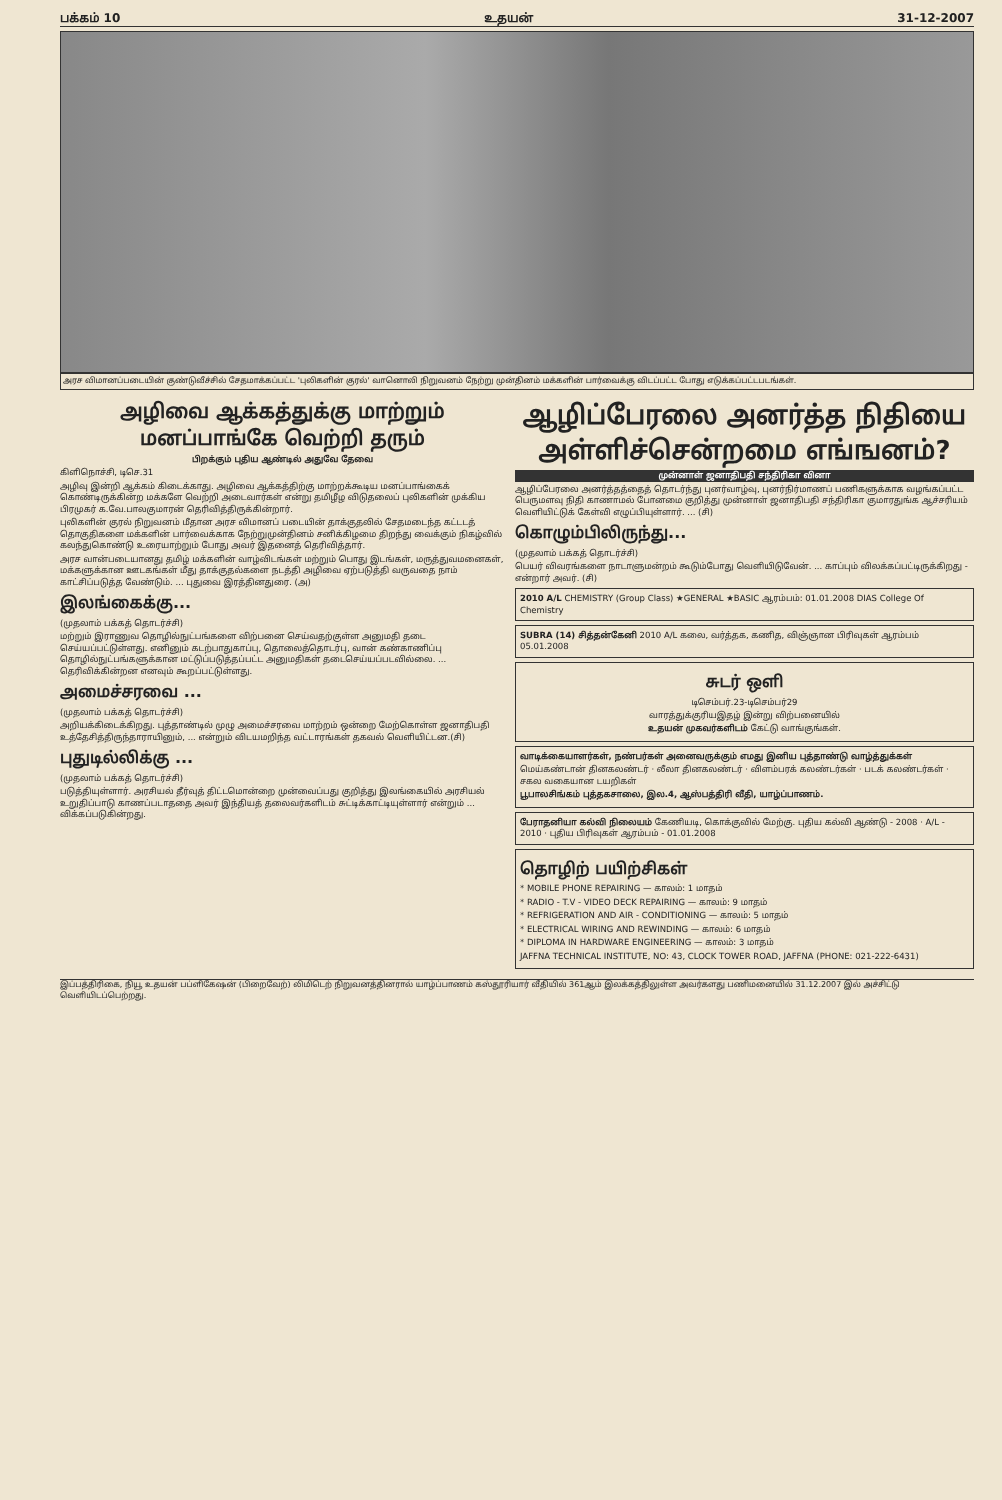பக்கம் 10 உதயன் 31-12-2007
அரச விமானப்படையின் குண்டுவீச்சில் சேதமாக்கப்பட்ட 'புலிகளின் குரல்' வானொலி நிறுவனம் நேற்று முன்தினம் மக்களின் பார்வைக்கு விடப்பட்ட போது எடுக்கப்பட்டபடங்கள்.
அழிவை ஆக்கத்துக்கு மாற்றும் மனப்பாங்கே வெற்றி தரும்
பிறக்கும் புதிய ஆண்டில் அதுவே தேவை
கிளிநொச்சி, டிசெ.31
அழிவு இன்றி ஆக்கம் கிடைக்காது. அழிவை ஆக்கத்திற்கு மாற்றக்கூடிய மனப்பாங்கைக் கொண்டிருக்கின்ற மக்களே வெற்றி அடைவார்கள் என்று தமிழீழ விடுதலைப் புலிகளின் முக்கிய பிரமுகர் க.வே.பாலகுமாரன் தெரிவித்திருக்கின்றார்.
புலிகளின் குரல் நிறுவனம் மீதான அரச விமானப் படையின் தாக்குதலில் சேதமடைந்த கட்டடத் தொகுதிகளை மக்களின் பார்வைக்காக நேற்றுமுன்தினம் சனிக்கிழமை திறந்து வைக்கும் நிகழ்வில் கலந்துகொண்டு உரையாற்றும் போது அவர் இதனைத் தெரிவித்தார்.
அரச வான்படையானது தமிழ் மக்களின் வாழ்விடங்கள் மற்றும் பொது இடங்கள், மருத்துவமனைகள், மக்களுக்கான ஊடகங்கள் மீது தாக்குதல்களை நடத்தி அழிவை ஏற்படுத்தி வருவதை நாம் காட்சிப்படுத்த வேண்டும். ... புதுவை இரத்தினதுரை. (அ)
இலங்கைக்கு...
(முதலாம் பக்கத் தொடர்ச்சி)
மற்றும் இராணுவ தொழில்நுட்பங்களை விற்பனை செய்வதற்குள்ள அனுமதி தடை செய்யப்பட்டுள்ளது. எனினும் கடற்பாதுகாப்பு, தொலைத்தொடர்பு, வான் கண்காணிப்பு தொழில்நுட்பங்களுக்கான மட்டுப்படுத்தப்பட்ட அனுமதிகள் தடைசெய்யப்படவில்லை. ... தெரிவிக்கின்றன எனவும் கூறப்பட்டுள்ளது.
அமைச்சரவை ...
(முதலாம் பக்கத் தொடர்ச்சி)
அறியக்கிடைக்கிறது. புத்தாண்டில் முழு அமைச்சரவை மாற்றம் ஒன்றை மேற்கொள்ள ஜனாதிபதி உத்தேசித்திருந்தாராயினும், ... என்றும் விடயமறிந்த வட்டாரங்கள் தகவல் வெளியிட்டன.(சி)
புதுடில்லிக்கு ...
(முதலாம் பக்கத் தொடர்ச்சி)
படுத்தியுள்ளார். அரசியல் தீர்வுத் திட்டமொன்றை முன்வைப்பது குறித்து இலங்கையில் அரசியல் உறுதிப்பாடு காணப்படாததை அவர் இந்தியத் தலைவர்களிடம் சுட்டிக்காட்டியுள்ளார் என்றும் ... விக்கப்படுகின்றது.
ஆழிப்பேரலை அனர்த்த நிதியை அள்ளிச்சென்றமை எங்ஙனம்?
முன்னாள் ஜனாதிபதி சந்திரிகா வினா
ஆழிப்பேரலை அனர்த்தத்தைத் தொடர்ந்து புனர்வாழ்வு, புனர்நிர்மாணப் பணிகளுக்காக வழங்கப்பட்ட பெருமளவு நிதி காணாமல் போனமை குறித்து முன்னாள் ஜனாதிபதி சந்திரிகா குமாரதுங்க ஆச்சரியம் வெளியிட்டுக் கேள்வி எழுப்பியுள்ளார். ... (சி)
கொழும்பிலிருந்து...
(முதலாம் பக்கத் தொடர்ச்சி)
பெயர் விவரங்களை நாடாளுமன்றம் கூடும்போது வெளியிடுவேன். ... காப்பும் விலக்கப்பட்டிருக்கிறது - என்றார் அவர். (சி)
2010 A/L CHEMISTRY (Group Class) ★GENERAL ★BASIC ஆரம்பம்: 01.01.2008 DIAS College Of Chemistry
SUBRA (14) சித்தன்கேனி 2010 A/L கலை, வர்த்தக, கணித, விஞ்ஞான பிரிவுகள் ஆரம்பம் 05.01.2008
சுடர் ஒளி
டிசெம்பர்.23-டிசெம்பர்29
வாரத்துக்குரியஇதழ் இன்று விற்பனையில்
உதயன் முகவர்களிடம் கேட்டு வாங்குங்கள்.
வாடிக்கையாளர்கள், நண்பர்கள் அனைவருக்கும் எமது இனிய புத்தாண்டு வாழ்த்துக்கள்
மெய்கண்டான் தினகலண்டர் · லீலா தினகலண்டர் · விளம்பரக் கலண்டர்கள் · படக் கலண்டர்கள் · சகல வகையான டயறிகள்
பூபாலசிங்கம் புத்தகசாலை, இல.4, ஆஸ்பத்திரி வீதி, யாழ்ப்பாணம்.
பேராதனியா கல்வி நிலையம் கேணியடி, கொக்குவில் மேற்கு. புதிய கல்வி ஆண்டு - 2008 · A/L - 2010 · புதிய பிரிவுகள் ஆரம்பம் - 01.01.2008
தொழிற் பயிற்சிகள்
* MOBILE PHONE REPAIRING — காலம்: 1 மாதம்
* RADIO - T.V - VIDEO DECK REPAIRING — காலம்: 9 மாதம்
* REFRIGERATION AND AIR - CONDITIONING — காலம்: 5 மாதம்
* ELECTRICAL WIRING AND REWINDING — காலம்: 6 மாதம்
* DIPLOMA IN HARDWARE ENGINEERING — காலம்: 3 மாதம்
JAFFNA TECHNICAL INSTITUTE, NO: 43, CLOCK TOWER ROAD, JAFFNA (PHONE: 021-222-6431)
இப்பத்திரிகை, நியூ உதயன் பப்ளிகேஷன் (பிறைவேற்) லிமிடெற் நிறுவனத்தினரால் யாழ்ப்பாணம் கஸ்தூரியார் வீதியில் 361ஆம் இலக்கத்திலுள்ள அவர்களது பணிமனையில் 31.12.2007 இல் அச்சிட்டு வெளியிடப்பெற்றது.